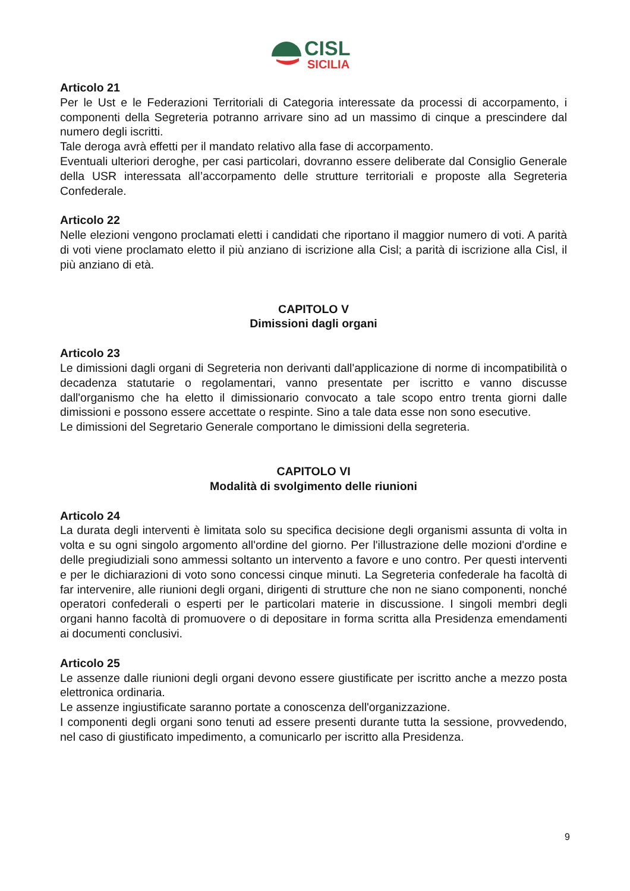CISL
SICILIA
Articolo 21
Per le Ust e le Federazioni Territoriali di Categoria interessate da processi di accorpamento, i componenti della Segreteria potranno arrivare sino ad un massimo di cinque a prescindere dal numero degli iscritti.
Tale deroga avrà effetti per il mandato relativo alla fase di accorpamento.
Eventuali ulteriori deroghe, per casi particolari, dovranno essere deliberate dal Consiglio Generale della USR interessata all’accorpamento delle strutture territoriali e proposte alla Segreteria Confederale.
Articolo 22
Nelle elezioni vengono proclamati eletti i candidati che riportano il maggior numero di voti. A parità di voti viene proclamato eletto il più anziano di iscrizione alla Cisl; a parità di iscrizione alla Cisl, il più anziano di età.
CAPITOLO V
Dimissioni dagli organi
Articolo 23
Le dimissioni dagli organi di Segreteria non derivanti dall'applicazione di norme di incompatibilità o decadenza statutarie o regolamentari, vanno presentate per iscritto e vanno discusse dall'organismo che ha eletto il dimissionario convocato a tale scopo entro trenta giorni dalle dimissioni e possono essere accettate o respinte. Sino a tale data esse non sono esecutive.
Le dimissioni del Segretario Generale comportano le dimissioni della segreteria.
CAPITOLO VI
Modalità di svolgimento delle riunioni
Articolo 24
La durata degli interventi è limitata solo su specifica decisione degli organismi assunta di volta in volta e su ogni singolo argomento all'ordine del giorno. Per l'illustrazione delle mozioni d'ordine e delle pregiudiziali sono ammessi soltanto un intervento a favore e uno contro. Per questi interventi e per le dichiarazioni di voto sono concessi cinque minuti. La Segreteria confederale ha facoltà di far intervenire, alle riunioni degli organi, dirigenti di strutture che non ne siano componenti, nonché operatori confederali o esperti per le particolari materie in discussione. I singoli membri degli organi hanno facoltà di promuovere o di depositare in forma scritta alla Presidenza emendamenti ai documenti conclusivi.
Articolo 25
Le assenze dalle riunioni degli organi devono essere giustificate per iscritto anche a mezzo posta elettronica ordinaria.
Le assenze ingiustificate saranno portate a conoscenza dell'organizzazione.
I componenti degli organi sono tenuti ad essere presenti durante tutta la sessione, provvedendo, nel caso di giustificato impedimento, a comunicarlo per iscritto alla Presidenza.
9